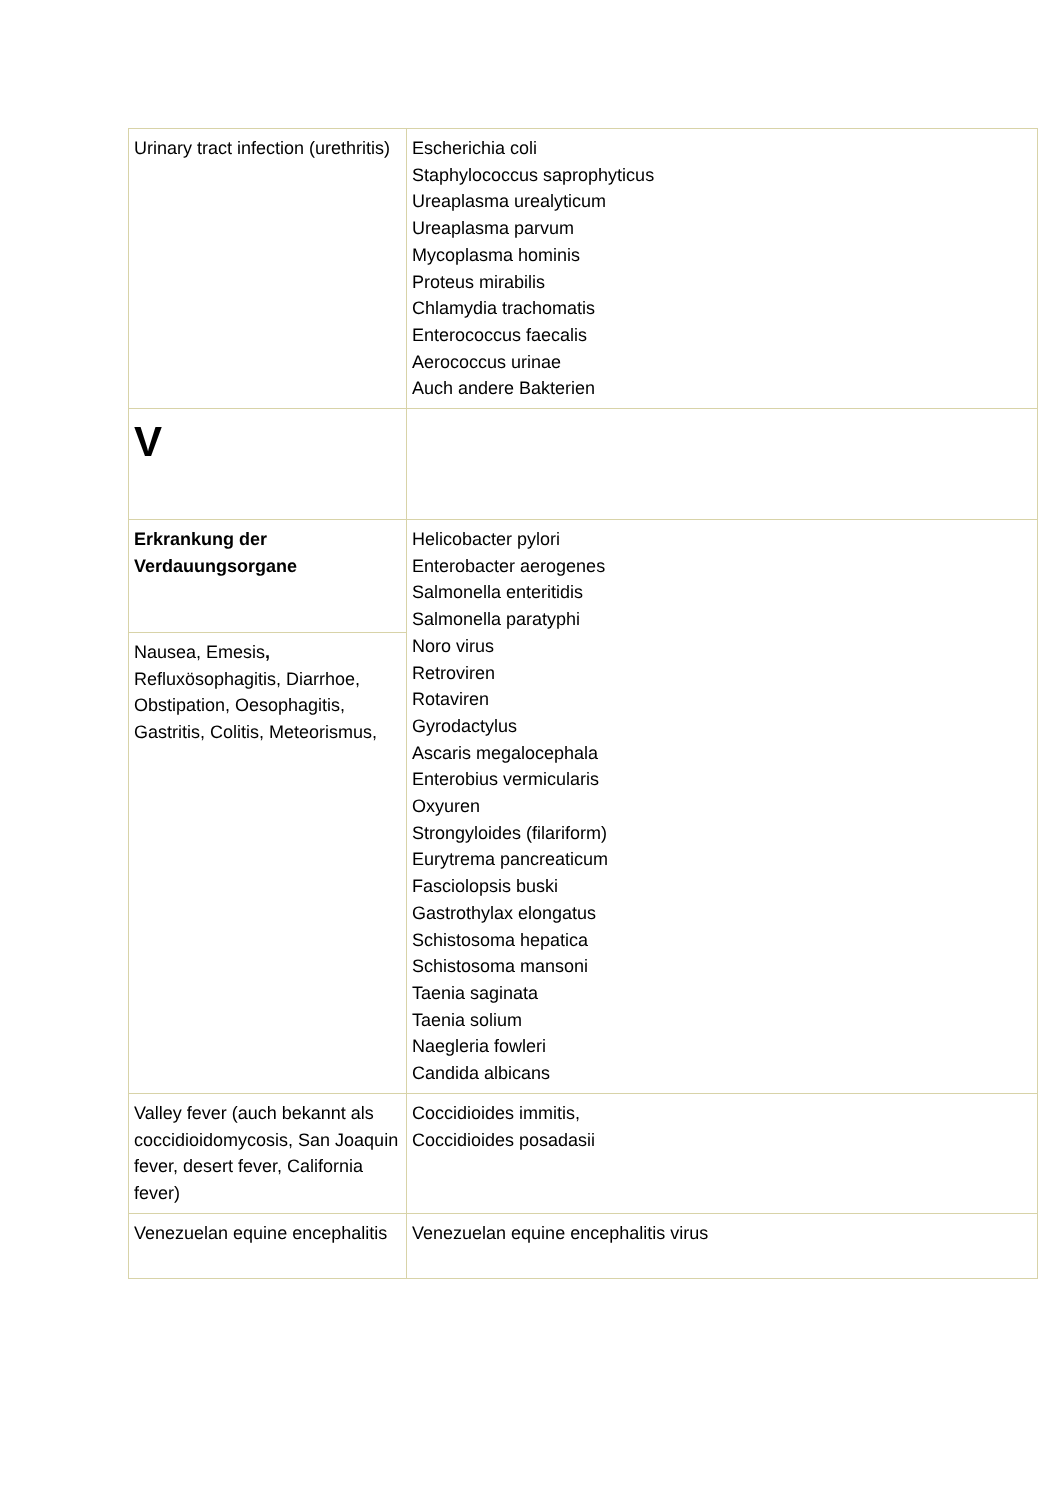| Urinary tract infection (urethritis) | Escherichia coli Staphylococcus saprophyticus Ureaplasma urealyticum Ureaplasma parvum Mycoplasma hominis Proteus mirabilis Chlamydia trachomatis Enterococcus faecalis Aerococcus urinae Auch andere Bakterien |
| V | |
| Erkrankung der Verdauungsorgane | Helicobacter pylori Enterobacter aerogenes Salmonella enteritidis Salmonella paratyphi Noro virus Retroviren Rotaviren Gyrodactylus Ascaris megalocephala Enterobius vermicularis Oxyuren Strongyloides (filariform) Eurytrema pancreaticum Fasciolopsis buski Gastrothylax elongatus Schistosoma hepatica Schistosoma mansoni Taenia saginata Taenia solium Naegleria fowleri Candida albicans |
| Nausea, Emesis , Refluxösophagitis, Diarrhoe, Obstipation, Oesophagitis, Gastritis, Colitis, Meteorismus, | |
| Valley fever (auch bekannt als coccidioidomycosis, San Joaquin fever, desert fever, California fever) | Coccidioides immitis, Coccidioides posadasii |
| Venezuelan equine encephalitis | Venezuelan equine encephalitis virus |